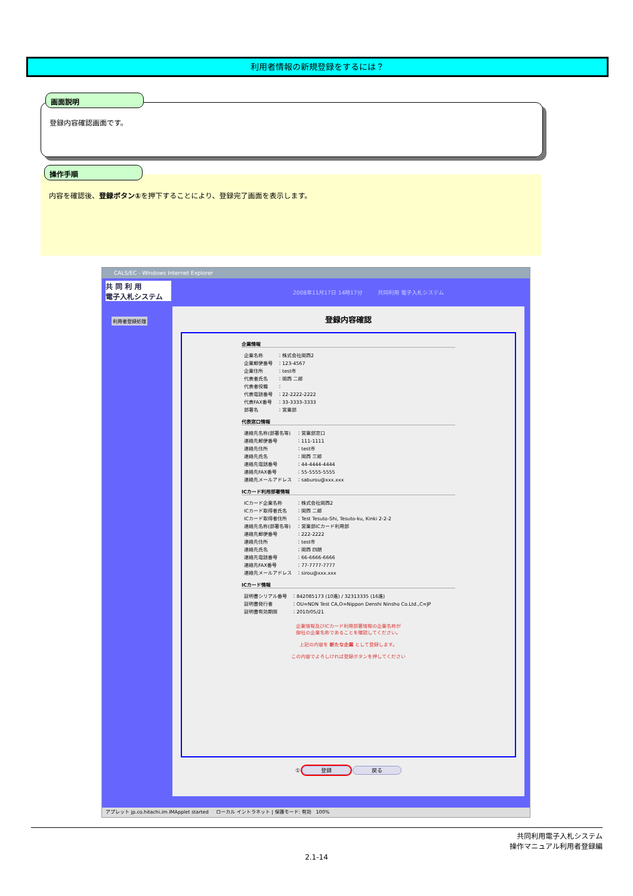利用者情報の新規登録をするには？
登録内容確認画面です。
画面説明
内容を確認後、登録ボタン①を押下することにより、登録完了画面を表示します。
操作手順
CALS/EC - Windows Internet Explorer
共 同 利 用
電子入札システム
2008年11月17日 14時17分 共同利用 電子入札システム
利用者登録処理
登録内容確認
企業情報
| 企業名称 | ：株式会社関西2 |
| 企業郵便番号 | ：123-4567 |
| 企業住所 | ：test市 |
| 代表者氏名 | ：関西 二郎 |
| 代表者役職 | ： |
| 代表電話番号 | ：22-2222-2222 |
| 代表FAX番号 | ：33-3333-3333 |
| 部署名 | ：営業部 |
代表窓口情報
| 連絡先名称(部署名等) | ：営業部窓口 |
| 連絡先郵便番号 | ：111-1111 |
| 連絡先住所 | ：test市 |
| 連絡先氏名 | ：関西 三郎 |
| 連絡先電話番号 | ：44-4444-4444 |
| 連絡先FAX番号 | ：55-5555-5555 |
| 連絡先メールアドレス | ：saburou@xxx.xxx |
ICカード利用部署情報
| ICカード企業名称 | ：株式会社関西2 |
| ICカード取得者氏名 | ：関西 二郎 |
| ICカード取得者住所 | ：Test Tesuto-Shi, Tesuto-ku, Kinki 2-2-2 |
| 連絡先名称(部署名等) | ：営業部ICカード利用部 |
| 連絡先郵便番号 | ：222-2222 |
| 連絡先住所 | ：test市 |
| 連絡先氏名 | ：関西 四朗 |
| 連絡先電話番号 | ：66-6666-6666 |
| 連絡先FAX番号 | ：77-7777-7777 |
| 連絡先メールアドレス | ：sirou@xxx.xxx |
ICカード情報
| 証明書シリアル番号 | ：842085173 (10進) / 32313335 (16進) |
| 証明書発行者 | ：OU=NDN Test CA,O=Nippon Denshi Ninsho Co.Ltd.,C=JP |
| 証明書有効期限 | ：2010/05/21 |
企業情報及びICカード利用部署情報の企業名称が
御社の企業名称であることを確認してください。
上記の内容を 新たな企業 として登録します。
この内容でよろしければ登録ボタンを押してください
① 登録 戻る
アプレット jp.co.hitachi.im.IMApplet started ローカル イントラネット | 保護モード: 有効 100%
共同利用電子入札システム
操作マニュアル利用者登録編
2.1-14